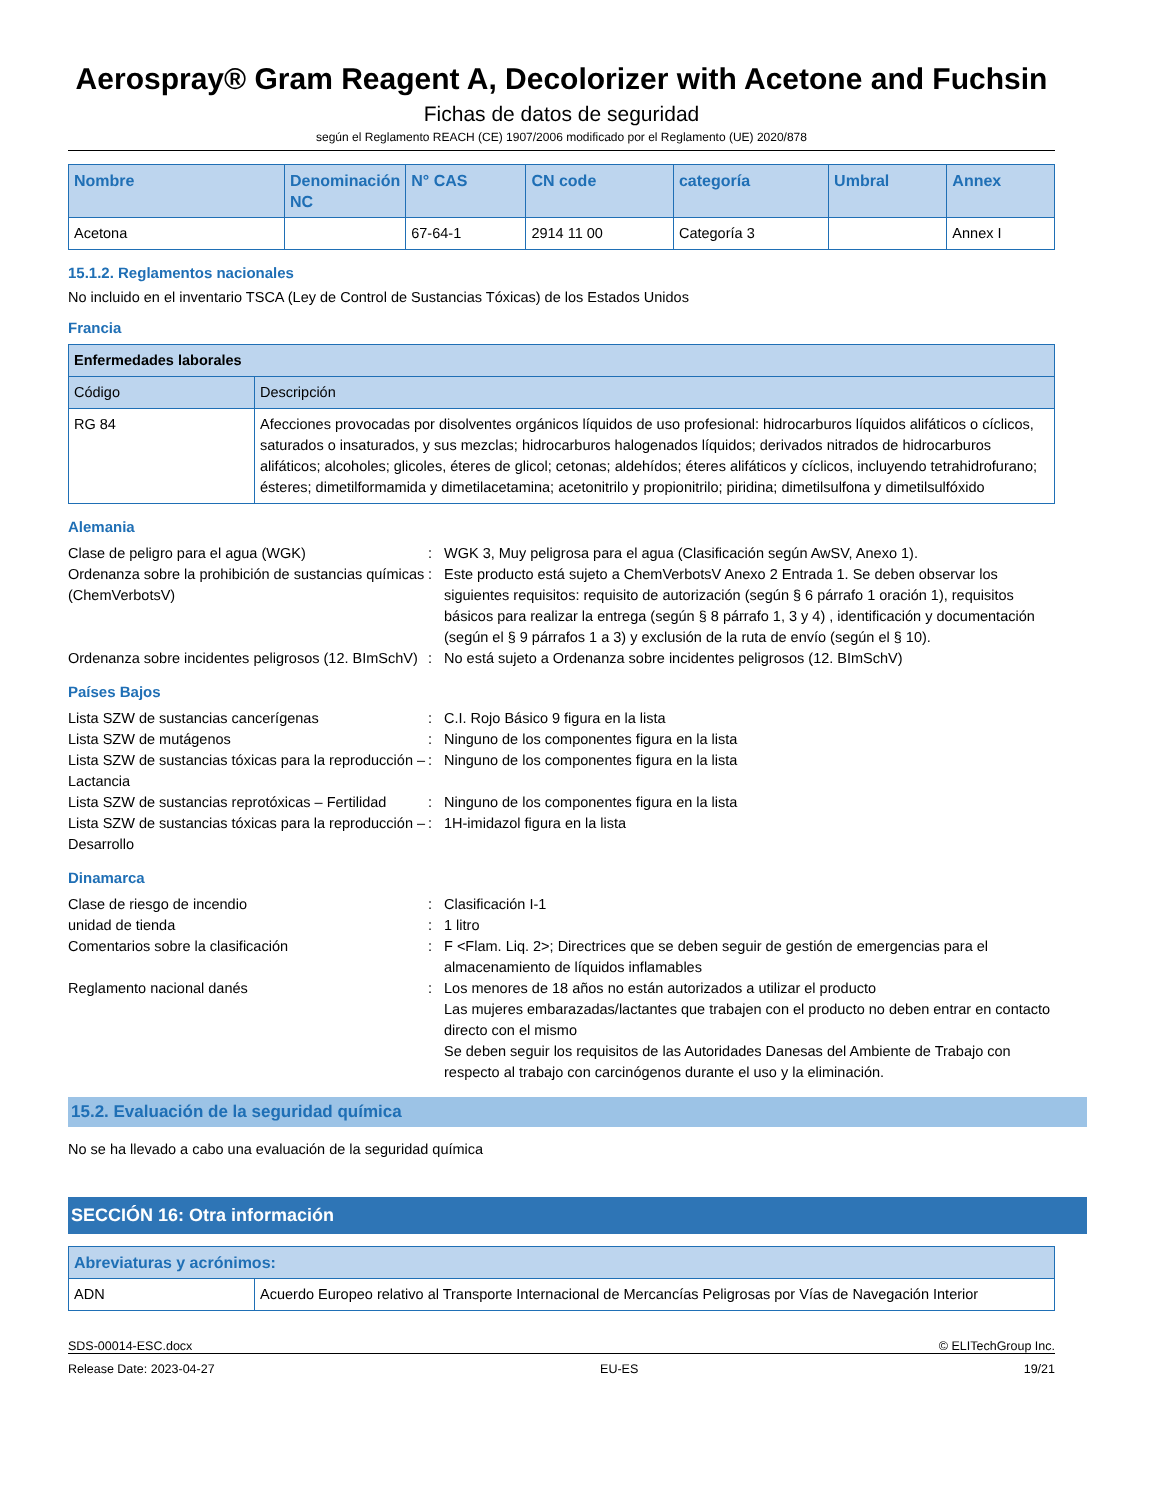Aerospray® Gram Reagent A, Decolorizer with Acetone and Fuchsin
Fichas de datos de seguridad
según el Reglamento REACH (CE) 1907/2006 modificado por el Reglamento (UE) 2020/878
| Nombre | Denominación NC | N° CAS | CN code | categoría | Umbral | Annex |
| --- | --- | --- | --- | --- | --- | --- |
| Acetona | | 67-64-1 | 2914 11 00 | Categoría 3 | | Annex I |
15.1.2. Reglamentos nacionales
No incluido en el inventario TSCA (Ley de Control de Sustancias Tóxicas) de los Estados Unidos
Francia
| Enfermedades laborales | |
| Código | Descripción |
| RG 84 | Afecciones provocadas por disolventes orgánicos líquidos de uso profesional: hidrocarburos líquidos alifáticos o cíclicos, saturados o insaturados, y sus mezclas; hidrocarburos halogenados líquidos; derivados nitrados de hidrocarburos alifáticos; alcoholes; glicoles, éteres de glicol; cetonas; aldehídos; éteres alifáticos y cíclicos, incluyendo tetrahidrofurano; ésteres; dimetilformamida y dimetilacetamina; acetonitrilo y propionitrilo; piridina; dimetilsulfona y dimetilsulfóxido |
Alemania
Clase de peligro para el agua (WGK)
:
WGK 3, Muy peligrosa para el agua (Clasificación según AwSV, Anexo 1).
Ordenanza sobre la prohibición de sustancias químicas (ChemVerbotsV)
:
Este producto está sujeto a ChemVerbotsV Anexo 2 Entrada 1. Se deben observar los siguientes requisitos: requisito de autorización (según § 6 párrafo 1 oración 1), requisitos básicos para realizar la entrega (según § 8 párrafo 1, 3 y 4) , identificación y documentación (según el § 9 párrafos 1 a 3) y exclusión de la ruta de envío (según el § 10).
Ordenanza sobre incidentes peligrosos (12. BImSchV)
:
No está sujeto a Ordenanza sobre incidentes peligrosos (12. BImSchV)
Países Bajos
Lista SZW de sustancias cancerígenas
:
C.I. Rojo Básico 9 figura en la lista
Lista SZW de mutágenos
:
Ninguno de los componentes figura en la lista
Lista SZW de sustancias tóxicas para la reproducción – Lactancia
:
Ninguno de los componentes figura en la lista
Lista SZW de sustancias reprotóxicas – Fertilidad
:
Ninguno de los componentes figura en la lista
Lista SZW de sustancias tóxicas para la reproducción – Desarrollo
:
1H-imidazol figura en la lista
Dinamarca
Clase de riesgo de incendio
:
Clasificación I-1
unidad de tienda
:
1 litro
Comentarios sobre la clasificación
:
F <Flam. Liq. 2>; Directrices que se deben seguir de gestión de emergencias para el almacenamiento de líquidos inflamables
Reglamento nacional danés
:
Los menores de 18 años no están autorizados a utilizar el producto
Las mujeres embarazadas/lactantes que trabajen con el producto no deben entrar en contacto directo con el mismo
Se deben seguir los requisitos de las Autoridades Danesas del Ambiente de Trabajo con respecto al trabajo con carcinógenos durante el uso y la eliminación.
15.2. Evaluación de la seguridad química
No se ha llevado a cabo una evaluación de la seguridad química
SECCIÓN 16: Otra información
| Abreviaturas y acrónimos: | |
| --- | --- |
| ADN | Acuerdo Europeo relativo al Transporte Internacional de Mercancías Peligrosas por Vías de Navegación Interior |
SDS-00014-ESC.docx © ELITechGroup Inc.
Release Date: 2023-04-27 EU-ES 19/21